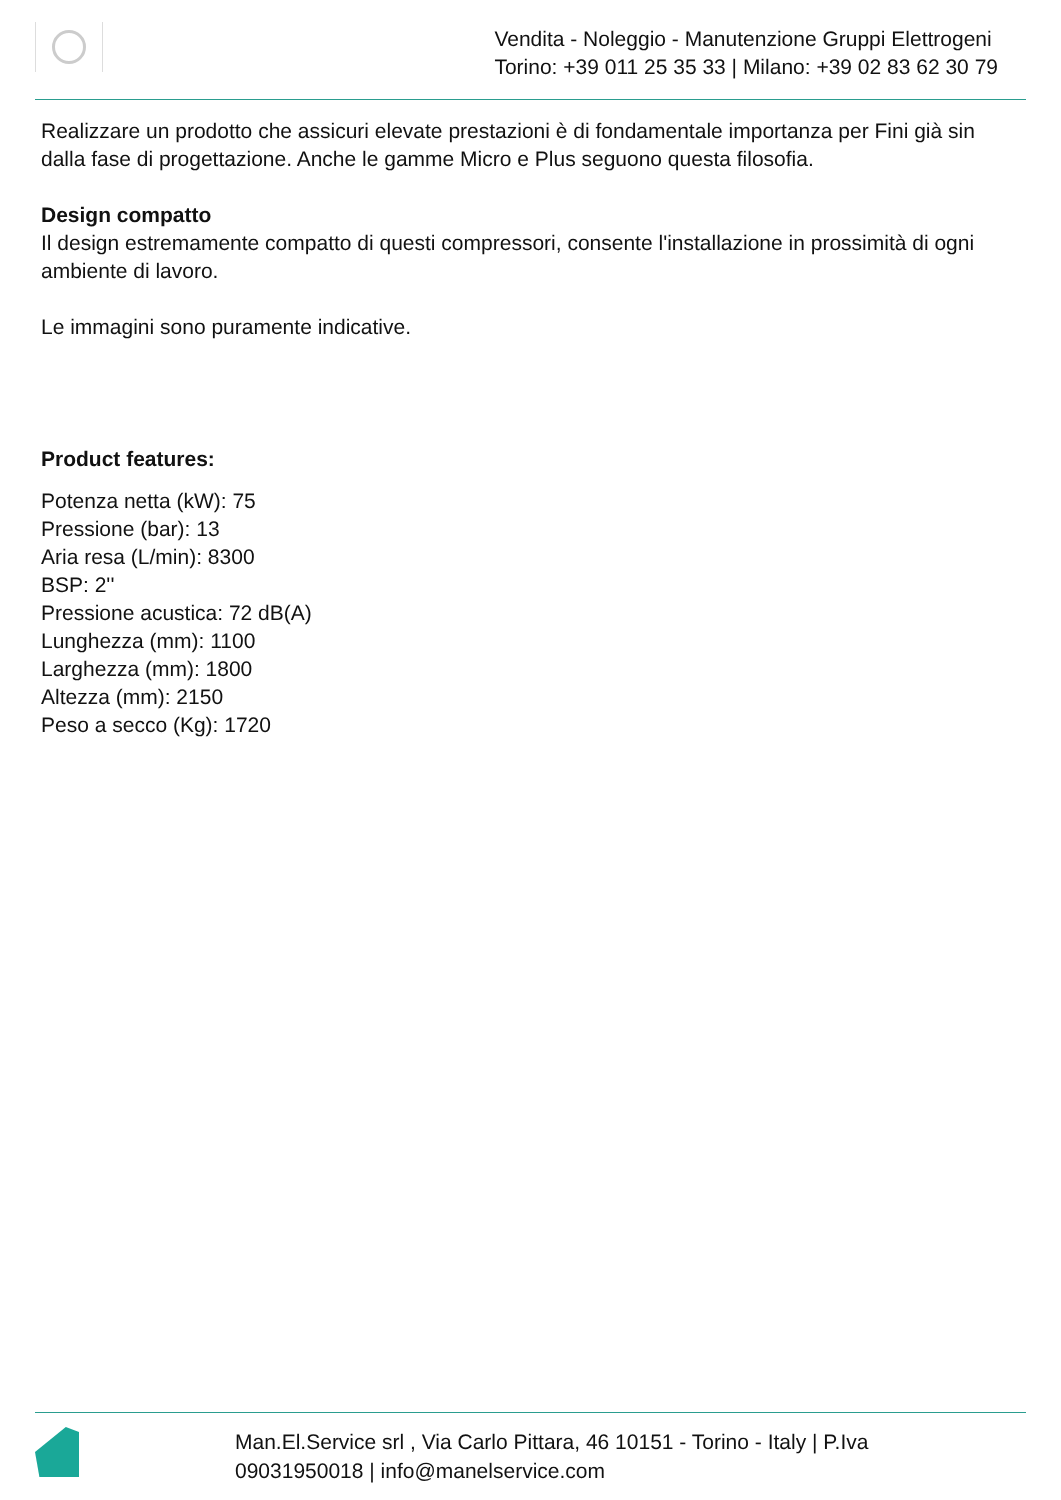Vendita - Noleggio - Manutenzione Gruppi Elettrogeni
Torino: +39 011 25 35 33 | Milano: +39 02 83 62 30 79
Realizzare un prodotto che assicuri elevate prestazioni è di fondamentale importanza per Fini già sin dalla fase di progettazione. Anche le gamme Micro e Plus seguono questa filosofia.
Design compatto
Il design estremamente compatto di questi compressori, consente l'installazione in prossimità di ogni ambiente di lavoro.
Le immagini sono puramente indicative.
Product features:
Potenza netta (kW): 75
Pressione (bar): 13
Aria resa (L/min): 8300
BSP: 2''
Pressione acustica: 72 dB(A)
Lunghezza (mm): 1100
Larghezza (mm): 1800
Altezza (mm): 2150
Peso a secco (Kg): 1720
Man.El.Service srl , Via Carlo Pittara, 46 10151 - Torino - Italy | P.Iva
09031950018 | info@manelservice.com